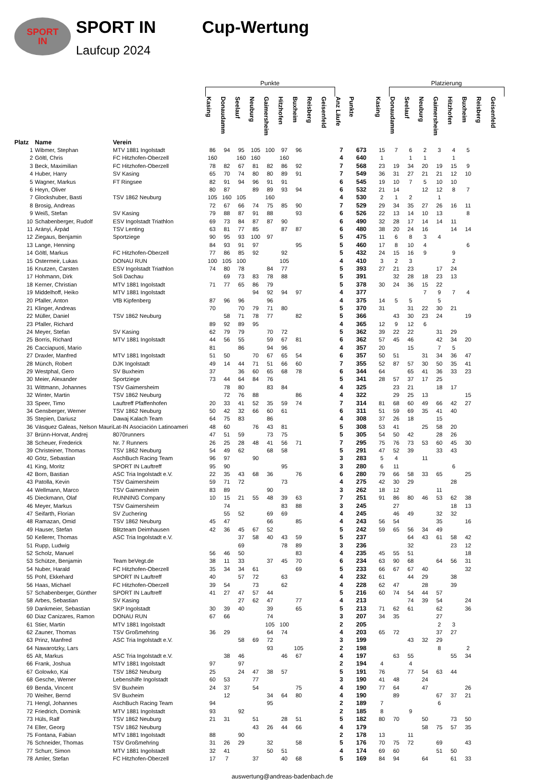SPORT
IN
SPORT IN
Laufcup 2024
Cup-Wertung
| | | | Punkte | | | | | | | | | | | | Platzierung | | | | | | | |
| --- | --- | --- | --- | --- | --- | --- | --- | --- | --- | --- | --- | --- | --- | --- | --- | --- | --- | --- | --- | --- | --- | --- |
| Platz | Name | Verein | Kasing | Donaudamm | Seelauf | Neuburg | Gaimersheim | Hitzhofen | Buxheim | Reisberg | Geisenfeld | Anz Läufe | Punkte | Kasing | Donaudamm | Seelauf | Neuburg | Gaimersheim | Hitzhofen | Buxheim | Reisberg | Geisenfeld |
| 1 | Wibmer, Stephan | MTV 1881 Ingolstadt | 86 | 94 | 95 | 105 | 100 | 97 | 96 | | | 7 | 673 | 15 | 7 | 6 | 2 | 3 | 4 | 5 | | |
| 2 | Göltl, Chris | FC Hitzhofen-Oberzell | 160 | | 160 | 160 | | 160 | | | | 4 | 640 | 1 | | 1 | 1 | | 1 | | | |
| 3 | Beck, Maximilian | FC Hitzhofen-Oberzell | 78 | 82 | 67 | 81 | 82 | 86 | 92 | | | 7 | 568 | 23 | 19 | 34 | 20 | 19 | 15 | 9 | | |
| 4 | Huber, Harry | SV Kasing | 65 | 70 | 74 | 80 | 80 | 89 | 91 | | | 7 | 549 | 36 | 31 | 27 | 21 | 21 | 12 | 10 | | |
| 5 | Wagner, Markus | FT Ringsee | 82 | 91 | 94 | 96 | 91 | 91 | | | | 6 | 545 | 19 | 10 | 7 | 5 | 10 | 10 | | | |
| 6 | Heyn, Oliver | | 80 | 87 | | 89 | 89 | 93 | 94 | | | 6 | 532 | 21 | 14 | | 12 | 12 | 8 | 7 | | |
| 7 | Glockshuber, Basti | TSV 1862 Neuburg | 105 | 160 | 105 | | 160 | | | | | 4 | 530 | 2 | 1 | 2 | | 1 | | | | |
| 8 | Brosig, Andreas | | 72 | 67 | 66 | 74 | 75 | 85 | 90 | | | 7 | 529 | 29 | 34 | 35 | 27 | 26 | 16 | 11 | | |
| 9 | Weiß, Stefan | SV Kasing | 79 | 88 | 87 | 91 | 88 | | 93 | | | 6 | 526 | 22 | 13 | 14 | 10 | 13 | | 8 | | |
| 10 | Schabenberger, Rudolf | ESV Ingolstadt Triathlon | 69 | 73 | 84 | 87 | 87 | 90 | | | | 6 | 490 | 32 | 28 | 17 | 14 | 14 | 11 | | | |
| 11 | Arányi, Árpád | TSV Lenting | 63 | 81 | 77 | 85 | | 87 | 87 | | | 6 | 480 | 38 | 20 | 24 | 16 | | 14 | 14 | | |
| 12 | Ziegaus, Benjamin | Sportziege | 90 | 95 | 93 | 100 | 97 | | | | | 5 | 475 | 11 | 6 | 8 | 3 | 4 | | | | |
| 13 | Lange, Henning | | 84 | 93 | 91 | 97 | | | 95 | | | 5 | 460 | 17 | 8 | 10 | 4 | | | 6 | | |
| 14 | Göltl, Markus | FC Hitzhofen-Oberzell | 77 | 86 | 85 | 92 | | 92 | | | | 5 | 432 | 24 | 15 | 16 | 9 | | 9 | | | |
| 15 | Ostermeir, Lukas | DONAU RUN | 100 | 105 | 100 | | | 105 | | | | 4 | 410 | 3 | 2 | 3 | | | 2 | | | |
| 16 | Knutzen, Carsten | ESV Ingolstadt Triathlon | 74 | 80 | 78 | | 84 | 77 | | | | 5 | 393 | 27 | 21 | 23 | | 17 | 24 | | | |
| 17 | Hohmann, Dirk | Soli Dachau | | 69 | 73 | 83 | 78 | 88 | | | | 5 | 391 | | 32 | 28 | 18 | 23 | 13 | | | |
| 18 | Kerner, Christian | MTV 1881 Ingolstadt | 71 | 77 | 65 | 86 | 79 | | | | | 5 | 378 | 30 | 24 | 36 | 15 | 22 | | | | |
| 19 | Middelhoff, Heiko | MTV 1881 Ingolstadt | | | | 94 | 92 | 94 | 97 | | | 4 | 377 | | | | 7 | 9 | 7 | 4 | | |
| 20 | Pfaller, Anton | VfB Kipfenberg | 87 | 96 | 96 | | 96 | | | | | 4 | 375 | 14 | 5 | 5 | | 5 | | | | |
| 21 | Klinger, Andreas | | 70 | | 70 | 79 | 71 | 80 | | | | 5 | 370 | 31 | | 31 | 22 | 30 | 21 | | | |
| 22 | Müller, Daniel | TSV 1862 Neuburg | | 58 | 71 | 78 | 77 | | 82 | | | 5 | 366 | | 43 | 30 | 23 | 24 | | 19 | | |
| 23 | Pfaller, Richard | | 89 | 92 | 89 | 95 | | | | | | 4 | 365 | 12 | 9 | 12 | 6 | | | | | |
| 24 | Meyer, Stefan | SV Kasing | 62 | 79 | 79 | | 70 | 72 | | | | 5 | 362 | 39 | 22 | 22 | | 31 | 29 | | | |
| 25 | Borris, Richard | MTV 1881 Ingolstadt | 44 | 56 | 55 | | 59 | 67 | 81 | | | 6 | 362 | 57 | 45 | 46 | | 42 | 34 | 20 | | |
| 26 | Cacciapuoti, Mario | | 81 | | 86 | | 94 | 96 | | | | 4 | 357 | 20 | | 15 | | 7 | 5 | | | |
| 27 | Draxler, Manfred | MTV 1881 Ingolstadt | 51 | 50 | | 70 | 67 | 65 | 54 | | | 6 | 357 | 50 | 51 | | 31 | 34 | 36 | 47 | | |
| 28 | Münch, Robert | DJK Ingolstadt | 49 | 14 | 44 | 71 | 51 | 66 | 60 | | | 7 | 355 | 52 | 87 | 57 | 30 | 50 | 35 | 41 | | |
| 29 | Westphal, Gero | SV Buxheim | 37 | | 36 | 60 | 65 | 68 | 78 | | | 6 | 344 | 64 | | 65 | 41 | 36 | 33 | 23 | | |
| 30 | Meier, Alexander | Sportziege | 73 | 44 | 64 | 84 | 76 | | | | | 5 | 341 | 28 | 57 | 37 | 17 | 25 | | | | |
| 31 | Wittmann, Johannes | TSV Gaimersheim | | 78 | 80 | | 83 | 84 | | | | 4 | 325 | | 23 | 21 | | 18 | 17 | | | |
| 32 | Winter, Martin | TSV 1862 Neuburg | | 72 | 76 | 88 | | | 86 | | | 4 | 322 | | 29 | 25 | 13 | | | 15 | | |
| 33 | Speer, Timo | Lauftreff Pfaffenhofen | 20 | 33 | 41 | 52 | 35 | 59 | 74 | | | 7 | 314 | 81 | 68 | 60 | 49 | 66 | 42 | 27 | | |
| 34 | Gensberger, Werner | TSV 1862 Neuburg | 50 | 42 | 32 | 66 | 60 | 61 | | | | 6 | 311 | 51 | 59 | 69 | 35 | 41 | 40 | | | |
| 35 | Stepien, Dariusz | Dawaj Kalach Team | 64 | 75 | 83 | | 86 | | | | | 4 | 308 | 37 | 26 | 18 | | 15 | | | | |
| 36 | Vásquez Galeas, Nelson Mauri | Lat-IN Asociación Latinoameri | 48 | 60 | | 76 | 43 | 81 | | | | 5 | 308 | 53 | 41 | | 25 | 58 | 20 | | | |
| 37 | Brünn-Horvat, Andrej | 8070runners | 47 | 51 | 59 | | 73 | 75 | | | | 5 | 305 | 54 | 50 | 42 | | 28 | 26 | | | |
| 38 | Scheuer, Frederick | Nr. 7 Runners | 26 | 25 | 28 | 48 | 41 | 56 | 71 | | | 7 | 295 | 75 | 76 | 73 | 53 | 60 | 45 | 30 | | |
| 39 | Christeiner, Thomas | TSV 1862 Neuburg | 54 | 49 | 62 | | 68 | 58 | | | | 5 | 291 | 47 | 52 | 39 | | 33 | 43 | | | |
| 40 | Götz, Sebastian | AschBuch Racing Team | 96 | 97 | | 90 | | | | | | 3 | 283 | 5 | 4 | | 11 | | | | | |
| 41 | King, Moritz | SPORT IN Lauftreff | 95 | 90 | | | | 95 | | | | 3 | 280 | 6 | 11 | | | | 6 | | | |
| 42 | Born, Bastian | ASC Tria Ingolstadt e.V. | 22 | 35 | 43 | 68 | 36 | | 76 | | | 6 | 280 | 79 | 66 | 58 | 33 | 65 | | 25 | | |
| 43 | Patolla, Kevin | TSV Gaimersheim | 59 | 71 | 72 | | | 73 | | | | 4 | 275 | 42 | 30 | 29 | | | 28 | | | |
| 44 | Wellmann, Marco | TSV Gaimersheim | 83 | 89 | | | 90 | | | | | 3 | 262 | 18 | 12 | | | 11 | | | | |
| 45 | Dieckmann, Olaf | RUNNING Company | 10 | 15 | 21 | 55 | 48 | 39 | 63 | | | 7 | 251 | 91 | 86 | 80 | 46 | 53 | 62 | 38 | | |
| 46 | Meyer, Markus | TSV Gaimersheim | | 74 | | | | 83 | 88 | | | 3 | 245 | | 27 | | | | 18 | 13 | | |
| 47 | Seifarth, Florian | SV Zuchering | | 55 | 52 | | 69 | 69 | | | | 4 | 245 | | 46 | 49 | | 32 | 32 | | | |
| 48 | Ramazan, Omid | TSV 1862 Neuburg | 45 | 47 | | | 66 | | 85 | | | 4 | 243 | 56 | 54 | | | 35 | | 16 | | |
| 49 | Hauser, Stefan | Blitzteam Deimhausen | 42 | 36 | 45 | 67 | 52 | | | | | 5 | 242 | 59 | 65 | 56 | 34 | 49 | | | | |
| 50 | Kellerer, Thomas | ASC Tria Ingolstadt e.V. | | | 37 | 58 | 40 | 43 | 59 | | | 5 | 237 | | | 64 | 43 | 61 | 58 | 42 | | |
| 51 | Rupp, Ludwig | | | | 69 | | | 78 | 89 | | | 3 | 236 | | | 32 | | | 23 | 12 | | |
| 52 | Scholz, Manuel | | 56 | 46 | 50 | | | | 83 | | | 4 | 235 | 45 | 55 | 51 | | | | 18 | | |
| 53 | Schütze, Benjamin | Team beVegt.de | 38 | 11 | 33 | | 37 | 45 | 70 | | | 6 | 234 | 63 | 90 | 68 | | 64 | 56 | 31 | | |
| 54 | Nuber, Harald | FC Hitzhofen-Oberzell | 35 | 34 | 34 | 61 | | | 69 | | | 5 | 233 | 66 | 67 | 67 | 40 | | | 32 | | |
| 55 | Pohl, Ekkehard | SPORT IN Lauftreff | 40 | | 57 | 72 | | 63 | | | | 4 | 232 | 61 | | 44 | 29 | | 38 | | | |
| 56 | Haas, Michael | FC Hitzhofen-Oberzell | 39 | 54 | | 73 | | 62 | | | | 4 | 228 | 62 | 47 | | 28 | | 39 | | | |
| 57 | Schabenberger, Günther | SPORT IN Lauftreff | 41 | 27 | 47 | 57 | 44 | | | | | 5 | 216 | 60 | 74 | 54 | 44 | 57 | | | | |
| 58 | Arbes, Sebastian | SV Kasing | | | 27 | 62 | 47 | | 77 | | | 4 | 213 | | | 74 | 39 | 54 | | 24 | | |
| 59 | Dankmeier, Sebastian | SKP Ingolstadt | 30 | 39 | 40 | | 39 | | 65 | | | 5 | 213 | 71 | 62 | 61 | | 62 | | 36 | | |
| 60 | Diaz Canizares, Ramon | DONAU RUN | 67 | 66 | | | 74 | | | | | 3 | 207 | 34 | 35 | | | 27 | | | | |
| 61 | Stier, Martin | MTV 1881 Ingolstadt | | | | | 105 | 100 | | | | 2 | 205 | | | | | 2 | 3 | | | |
| 62 | Zauner, Thomas | TSV Großmehring | 36 | 29 | | | 64 | 74 | | | | 4 | 203 | 65 | 72 | | | 37 | 27 | | | |
| 63 | Prinz, Manfred | ASC Tria Ingolstadt e.V. | | | 58 | 69 | 72 | | | | | 3 | 199 | | | 43 | 32 | 29 | | | | |
| 64 | Nawarotzky, Lars | | | | | | 93 | | 105 | | | 2 | 198 | | | | | 8 | | 2 | | |
| 65 | Alt, Markus | ASC Tria Ingolstadt e.V. | | 38 | 46 | | | 46 | 67 | | | 4 | 197 | | 63 | 55 | | | 55 | 34 | | |
| 66 | Frank, Joshua | MTV 1881 Ingolstadt | 97 | | 97 | | | | | | | 2 | 194 | 4 | | 4 | | | | | | |
| 67 | Golowko, Kai | TSV 1862 Neuburg | 25 | | 24 | 47 | 38 | 57 | | | | 5 | 191 | 76 | | 77 | 54 | 63 | 44 | | | |
| 68 | Gesche, Werner | Lebenshilfe Ingolstadt | 60 | 53 | | 77 | | | | | | 3 | 190 | 41 | 48 | | 24 | | | | | |
| 69 | Benda, Vincent | SV Buxheim | 24 | 37 | | 54 | | | 75 | | | 4 | 190 | 77 | 64 | | 47 | | | 26 | | |
| 70 | Weiher, Bernd | SV Buxheim | | 12 | | | 34 | 64 | 80 | | | 4 | 190 | | 89 | | | 67 | 37 | 21 | | |
| 71 | Hengl, Johannes | AschBuch Racing Team | 94 | | | | 95 | | | | | 2 | 189 | 7 | | | | 6 | | | | |
| 72 | Friedrich, Dominik | MTV 1881 Ingolstadt | 93 | | 92 | | | | | | | 2 | 185 | 8 | | 9 | | | | | | |
| 73 | Hüls, Ralf | TSV 1862 Neuburg | 21 | 31 | | 51 | | 28 | 51 | | | 5 | 182 | 80 | 70 | | 50 | | 73 | 50 | | |
| 74 | Eller, Georg | TSV 1862 Neuburg | | | | 43 | 26 | 44 | 66 | | | 4 | 179 | | | | 58 | 75 | 57 | 35 | | |
| 75 | Fontana, Fabian | MTV 1881 Ingolstadt | 88 | | 90 | | | | | | | 2 | 178 | 13 | | 11 | | | | | | |
| 76 | Schneider, Thomas | TSV Großmehring | 31 | 26 | 29 | | 32 | | 58 | | | 5 | 176 | 70 | 75 | 72 | | 69 | | 43 | | |
| 77 | Schurr, Simon | MTV 1881 Ingolstadt | 32 | 41 | | | 50 | 51 | | | | 4 | 174 | 69 | 60 | | | 51 | 50 | | | |
| 78 | Amler, Stefan | FC Hitzhofen-Oberzell | 17 | 7 | | 37 | | 40 | 68 | | | 5 | 169 | 84 | 94 | | 64 | | 61 | 33 | | |
auswertung@andreas-badenbach.de